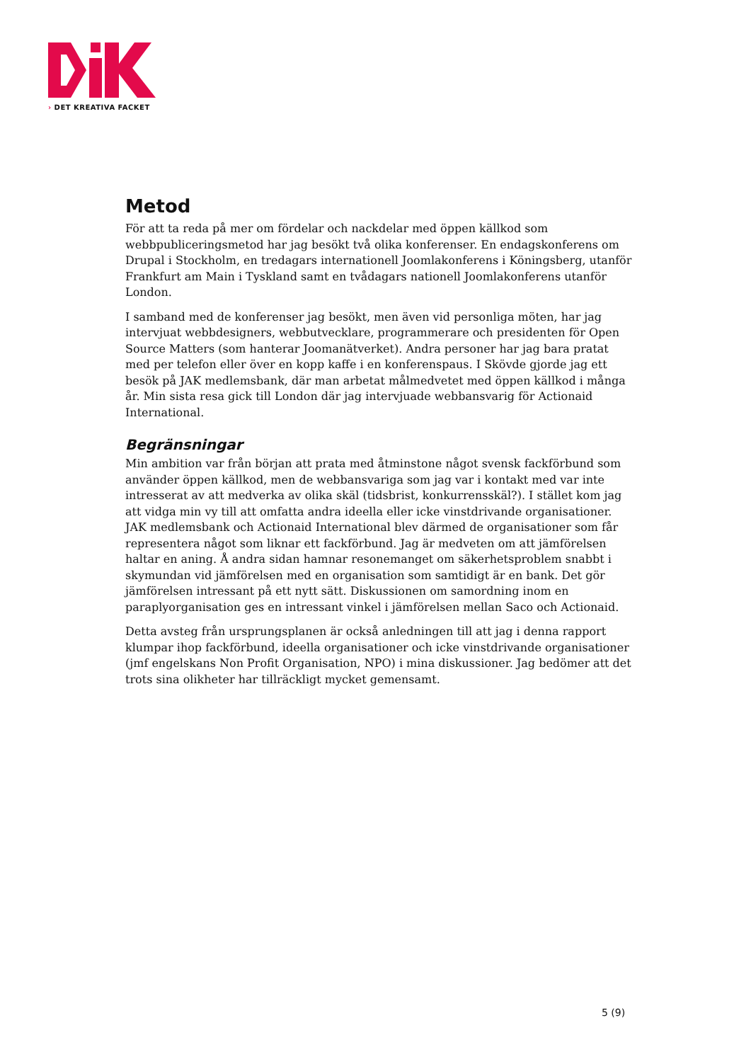› DET KREATIVA FACKET
Metod
För att ta reda på mer om fördelar och nackdelar med öppen källkod som webbpubliceringsmetod har jag besökt två olika konferenser. En endagskonferens om Drupal i Stockholm, en tredagars internationell Joomlakonferens i Köningsberg, utanför Frankfurt am Main i Tyskland samt en tvådagars nationell Joomlakonferens utanför London.
I samband med de konferenser jag besökt, men även vid personliga möten, har jag intervjuat webbdesigners, webbutvecklare, programmerare och presidenten för Open Source Matters (som hanterar Joomanätverket). Andra personer har jag bara pratat med per telefon eller över en kopp kaffe i en konferenspaus. I Skövde gjorde jag ett besök på JAK medlemsbank, där man arbetat målmedvetet med öppen källkod i många år. Min sista resa gick till London där jag intervjuade webbansvarig för Actionaid International.
Begränsningar
Min ambition var från början att prata med åtminstone något svensk fackförbund som använder öppen källkod, men de webbansvariga som jag var i kontakt med var inte intresserat av att medverka av olika skäl (tidsbrist, konkurrensskäl?). I stället kom jag att vidga min vy till att omfatta andra ideella eller icke vinstdrivande organisationer. JAK medlemsbank och Actionaid International blev därmed de organisationer som får representera något som liknar ett fackförbund. Jag är medveten om att jämförelsen haltar en aning. Å andra sidan hamnar resonemanget om säkerhetsproblem snabbt i skymundan vid jämförelsen med en organisation som samtidigt är en bank. Det gör jämförelsen intressant på ett nytt sätt. Diskussionen om samordning inom en paraplyorganisation ges en intressant vinkel i jämförelsen mellan Saco och Actionaid.
Detta avsteg från ursprungsplanen är också anledningen till att jag i denna rapport klumpar ihop fackförbund, ideella organisationer och icke vinstdrivande organisationer (jmf engelskans Non Profit Organisation, NPO) i mina diskussioner. Jag bedömer att det trots sina olikheter har tillräckligt mycket gemensamt.
5 (9)